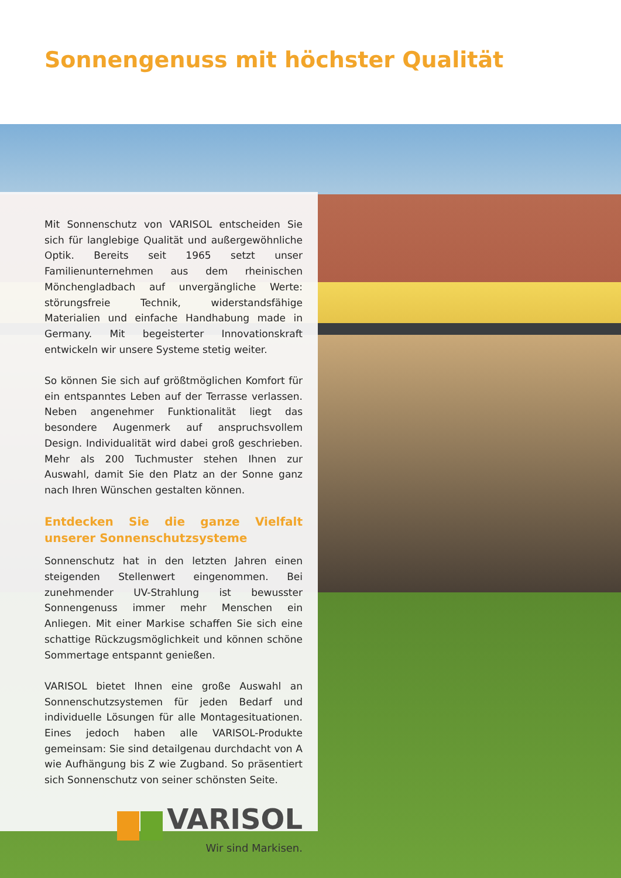Sonnengenuss mit höchster Qualität
Mit Sonnenschutz von VARISOL entscheiden Sie sich für langlebige Qualität und außergewöhnliche Optik. Bereits seit 1965 setzt unser Familienunternehmen aus dem rheinischen Mönchengladbach auf unvergängliche Werte: störungsfreie Technik, widerstandsfähige Materialien und einfache Handhabung made in Germany. Mit begeisterter Innovationskraft entwickeln wir unsere Systeme stetig weiter.
So können Sie sich auf größtmöglichen Komfort für ein entspanntes Leben auf der Terrasse verlassen. Neben angenehmer Funktionalität liegt das besondere Augenmerk auf anspruchsvollem Design. Individualität wird dabei groß geschrieben. Mehr als 200 Tuchmuster stehen Ihnen zur Auswahl, damit Sie den Platz an der Sonne ganz nach Ihren Wünschen gestalten können.
Entdecken Sie die ganze Vielfalt unserer Sonnenschutzsysteme
Sonnenschutz hat in den letzten Jahren einen steigenden Stellenwert eingenommen. Bei zunehmender UV-Strahlung ist bewusster Sonnengenuss immer mehr Menschen ein Anliegen. Mit einer Markise schaffen Sie sich eine schattige Rückzugsmöglichkeit und können schöne Sommertage entspannt genießen.
VARISOL bietet Ihnen eine große Auswahl an Sonnenschutzsystemen für jeden Bedarf und individuelle Lösungen für alle Montagesituationen. Eines jedoch haben alle VARISOL-Produkte gemeinsam: Sie sind detailgenau durchdacht von A wie Aufhängung bis Z wie Zugband. So präsentiert sich Sonnenschutz von seiner schönsten Seite.
VARISOL
Wir sind Markisen.